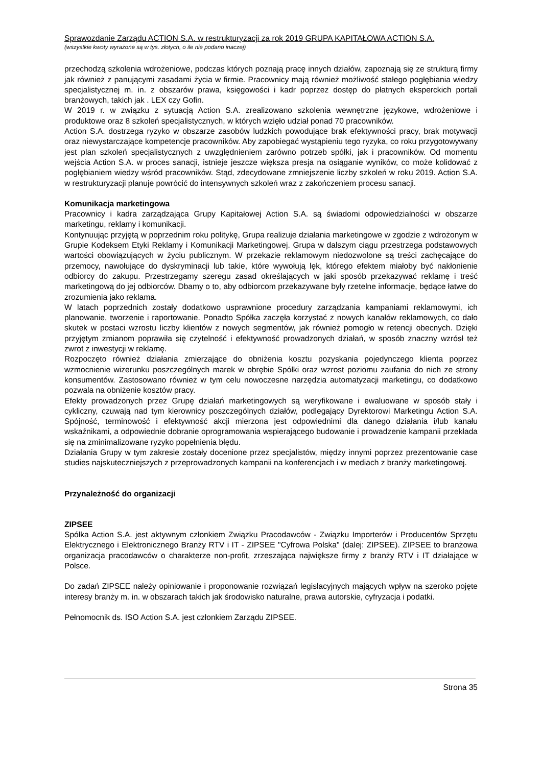Sprawozdanie Zarządu ACTION S.A. w restrukturyzacji za rok 2019 GRUPA KAPITAŁOWA ACTION S.A.
(wszystkie kwoty wyrażone są w tys. złotych, o ile nie podano inaczej)
przechodzą szkolenia wdrożeniowe, podczas których poznają pracę innych działów, zapoznają się ze strukturą firmy jak również z panującymi zasadami życia w firmie. Pracownicy mają również możliwość stałego pogłębiania wiedzy specjalistycznej m. in. z obszarów prawa, księgowości i kadr poprzez dostęp do płatnych eksperckich portali branżowych, takich jak . LEX czy Gofin.
W 2019 r. w związku z sytuacją Action S.A. zrealizowano szkolenia wewnętrzne językowe, wdrożeniowe i produktowe oraz 8 szkoleń specjalistycznych, w których wzięło udział ponad 70 pracowników.
Action S.A. dostrzega ryzyko w obszarze zasobów ludzkich powodujące brak efektywności pracy, brak motywacji oraz niewystarczające kompetencje pracowników. Aby zapobiegać wystąpieniu tego ryzyka, co roku przygotowywany jest plan szkoleń specjalistycznych z uwzględnieniem zarówno potrzeb spółki, jak i pracowników. Od momentu wejścia Action S.A. w proces sanacji, istnieje jeszcze większa presja na osiąganie wyników, co może kolidować z pogłębianiem wiedzy wśród pracowników. Stąd, zdecydowane zmniejszenie liczby szkoleń w roku 2019. Action S.A. w restrukturyzacji planuje powrócić do intensywnych szkoleń wraz z zakończeniem procesu sanacji.
Komunikacja marketingowa
Pracownicy i kadra zarządzająca Grupy Kapitałowej Action S.A. są świadomi odpowiedzialności w obszarze marketingu, reklamy i komunikacji.
Kontynuując przyjętą w poprzednim roku politykę, Grupa realizuje działania marketingowe w zgodzie z wdrożonym w Grupie Kodeksem Etyki Reklamy i Komunikacji Marketingowej. Grupa w dalszym ciągu przestrzega podstawowych wartości obowiązujących w życiu publicznym. W przekazie reklamowym niedozwolone są treści zachęcające do przemocy, nawołujące do dyskryminacji lub takie, które wywołują lęk, którego efektem miałoby być nakłonienie odbiorcy do zakupu. Przestrzegamy szeregu zasad określających w jaki sposób przekazywać reklamę i treść marketingową do jej odbiorców. Dbamy o to, aby odbiorcom przekazywane były rzetelne informacje, będące łatwe do zrozumienia jako reklama.
W latach poprzednich zostały dodatkowo usprawnione procedury zarządzania kampaniami reklamowymi, ich planowanie, tworzenie i raportowanie. Ponadto Spółka zaczęła korzystać z nowych kanałów reklamowych, co dało skutek w postaci wzrostu liczby klientów z nowych segmentów, jak również pomogło w retencji obecnych. Dzięki przyjętym zmianom poprawiła się czytelność i efektywność prowadzonych działań, w sposób znaczny wzrósł też zwrot z inwestycji w reklamę.
Rozpoczęto również działania zmierzające do obniżenia kosztu pozyskania pojedynczego klienta poprzez wzmocnienie wizerunku poszczególnych marek w obrębie Spółki oraz wzrost poziomu zaufania do nich ze strony konsumentów. Zastosowano również w tym celu nowoczesne narzędzia automatyzacji marketingu, co dodatkowo pozwala na obniżenie kosztów pracy.
Efekty prowadzonych przez Grupę działań marketingowych są weryfikowane i ewaluowane w sposób stały i cykliczny, czuwają nad tym kierownicy poszczególnych działów, podlegający Dyrektorowi Marketingu Action S.A. Spójność, terminowość i efektywność akcji mierzona jest odpowiednimi dla danego działania i/lub kanału wskaźnikami, a odpowiednie dobranie oprogramowania wspierającego budowanie i prowadzenie kampanii przekłada się na zminimalizowane ryzyko popełnienia błędu.
Działania Grupy w tym zakresie zostały docenione przez specjalistów, między innymi poprzez prezentowanie case studies najskuteczniejszych z przeprowadzonych kampanii na konferencjach i w mediach z branży marketingowej.
Przynależność do organizacji
ZIPSEE
Spółka Action S.A. jest aktywnym członkiem Związku Pracodawców - Związku Importerów i Producentów Sprzętu Elektrycznego i Elektronicznego Branży RTV i IT - ZIPSEE "Cyfrowa Polska" (dalej: ZIPSEE). ZIPSEE to branżowa organizacja pracodawców o charakterze non-profit, zrzeszająca największe firmy z branży RTV i IT działające w Polsce.
Do zadań ZIPSEE należy opiniowanie i proponowanie rozwiązań legislacyjnych mających wpływ na szeroko pojęte interesy branży m. in. w obszarach takich jak środowisko naturalne, prawa autorskie, cyfryzacja i podatki.
Pełnomocnik ds. ISO Action S.A. jest członkiem Zarządu ZIPSEE.
Strona 35